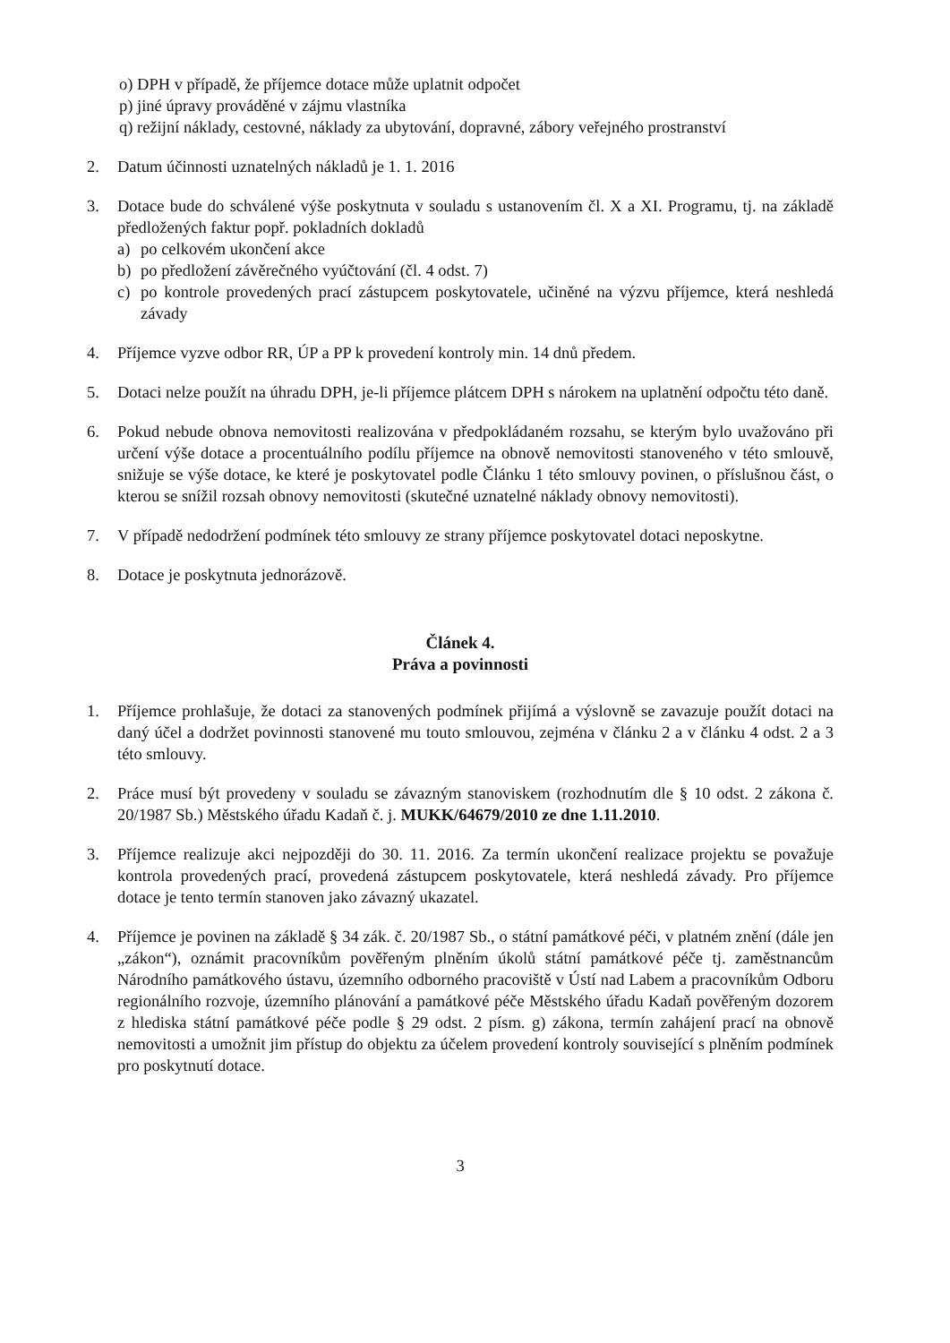o) DPH v případě, že příjemce dotace může uplatnit odpočet
p) jiné úpravy prováděné v zájmu vlastníka
q) režijní náklady, cestovné, náklady za ubytování, dopravné, zábory veřejného prostranství
2. Datum účinnosti uznatelných nákladů je 1. 1. 2016
3. Dotace bude do schválené výše poskytnuta v souladu s ustanovením čl. X a XI. Programu, tj. na základě předložených faktur popř. pokladních dokladů
a) po celkovém ukončení akce
b) po předložení závěrečného vyúčtování (čl. 4 odst. 7)
c) po kontrole provedených prací zástupcem poskytovatele, učiněné na výzvu příjemce, která neshledá závady
4. Příjemce vyzve odbor RR, ÚP a PP k provedení kontroly min. 14 dnů předem.
5. Dotaci nelze použít na úhradu DPH, je-li příjemce plátcem DPH s nárokem na uplatnění odpočtu této daně.
6. Pokud nebude obnova nemovitosti realizována v předpokládaném rozsahu, se kterým bylo uvažováno při určení výše dotace a procentuálního podílu příjemce na obnově nemovitosti stanoveného v této smlouvě, snižuje se výše dotace, ke které je poskytovatel podle Článku 1 této smlouvy povinen, o příslušnou část, o kterou se snížil rozsah obnovy nemovitosti (skutečné uznatelné náklady obnovy nemovitosti).
7. V případě nedodržení podmínek této smlouvy ze strany příjemce poskytovatel dotaci neposkytne.
8. Dotace je poskytnuta jednorázově.
Článek 4.
Práva a povinnosti
1. Příjemce prohlašuje, že dotaci za stanovených podmínek přijímá a výslovně se zavazuje použít dotaci na daný účel a dodržet povinnosti stanovené mu touto smlouvou, zejména v článku 2 a v článku 4 odst. 2 a 3 této smlouvy.
2. Práce musí být provedeny v souladu se závazným stanoviskem (rozhodnutím dle § 10 odst. 2 zákona č. 20/1987 Sb.) Městského úřadu Kadaň č. j. MUKK/64679/2010 ze dne 1.11.2010.
3. Příjemce realizuje akci nejpozději do 30. 11. 2016. Za termín ukončení realizace projektu se považuje kontrola provedených prací, provedená zástupcem poskytovatele, která neshledá závady. Pro příjemce dotace je tento termín stanoven jako závazný ukazatel.
4. Příjemce je povinen na základě § 34 zák. č. 20/1987 Sb., o státní památkové péči, v platném znění (dále jen „zákon“), oznámit pracovníkům pověřeným plněním úkolů státní památkové péče tj. zaměstnancům Národního památkového ústavu, územního odborného pracoviště v Ústí nad Labem a pracovníkům Odboru regionálního rozvoje, územního plánování a památkové péče Městského úřadu Kadaň pověřeným dozorem z hlediska státní památkové péče podle § 29 odst. 2 písm. g) zákona, termín zahájení prací na obnově nemovitosti a umožnit jim přístup do objektu za účelem provedení kontroly související s plněním podmínek pro poskytnutí dotace.
3